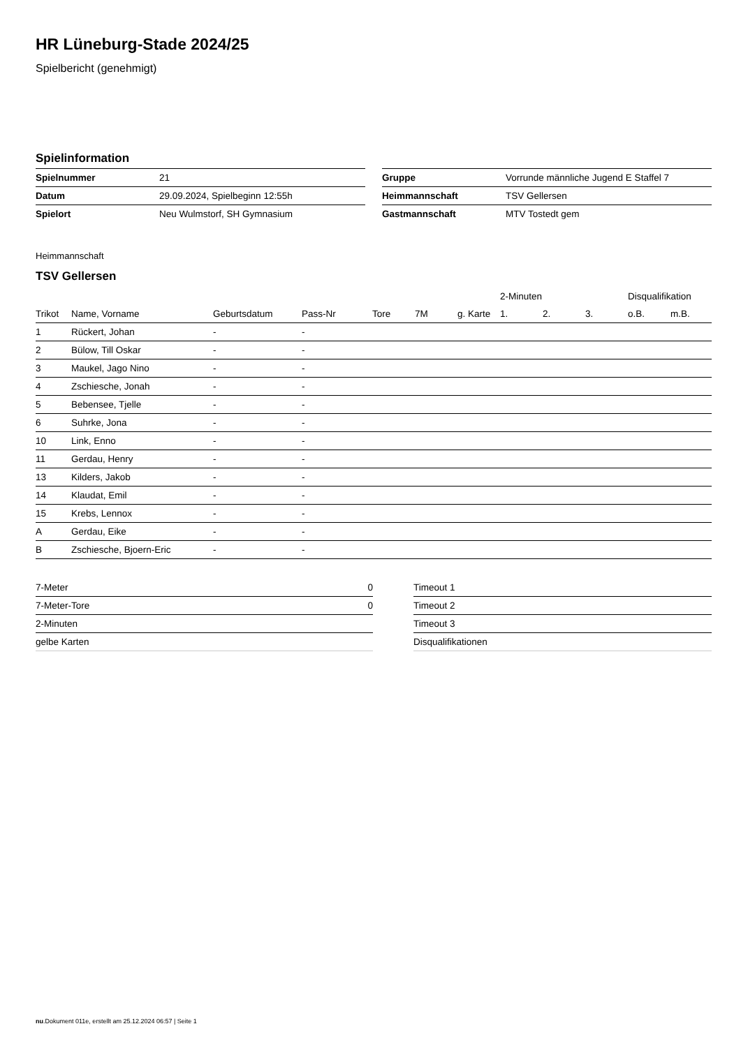HR Lüneburg-Stade 2024/25
Spielbericht (genehmigt)
Spielinformation
| Spielnummer | 21 |
| Datum | 29.09.2024, Spielbeginn 12:55h |
| Spielort | Neu Wulmstorf, SH Gymnasium |
| Gruppe | Vorrunde männliche Jugend E Staffel 7 |
| Heimmannschaft | TSV Gellersen |
| Gastmannschaft | MTV Tostedt gem |
Heimmannschaft
TSV Gellersen
| | | | | | | | 2-Minuten | | | Disqualifikation | |
| --- | --- | --- | --- | --- | --- | --- | --- | --- | --- | --- | --- |
| Trikot | Name, Vorname | Geburtsdatum | Pass-Nr | Tore | 7M | g. Karte | 1. | 2. | 3. | o.B. | m.B. |
| 1 | Rückert, Johan | - | - | | | | | | | | |
| 2 | Bülow, Till Oskar | - | - | | | | | | | | |
| 3 | Maukel, Jago Nino | - | - | | | | | | | | |
| 4 | Zschiesche, Jonah | - | - | | | | | | | | |
| 5 | Bebensee, Tjelle | - | - | | | | | | | | |
| 6 | Suhrke, Jona | - | - | | | | | | | | |
| 10 | Link, Enno | - | - | | | | | | | | |
| 11 | Gerdau, Henry | - | - | | | | | | | | |
| 13 | Kilders, Jakob | - | - | | | | | | | | |
| 14 | Klaudat, Emil | - | - | | | | | | | | |
| 15 | Krebs, Lennox | - | - | | | | | | | | |
| A | Gerdau, Eike | - | - | | | | | | | | |
| B | Zschiesche, Bjoern-Eric | - | - | | | | | | | | |
| 7-Meter | 0 |
| 7-Meter-Tore | 0 |
| 2-Minuten | |
| gelbe Karten | |
| Timeout 1 |
| Timeout 2 |
| Timeout 3 |
| Disqualifikationen |
nu.Dokument 011e, erstellt am 25.12.2024 06:57 | Seite 1